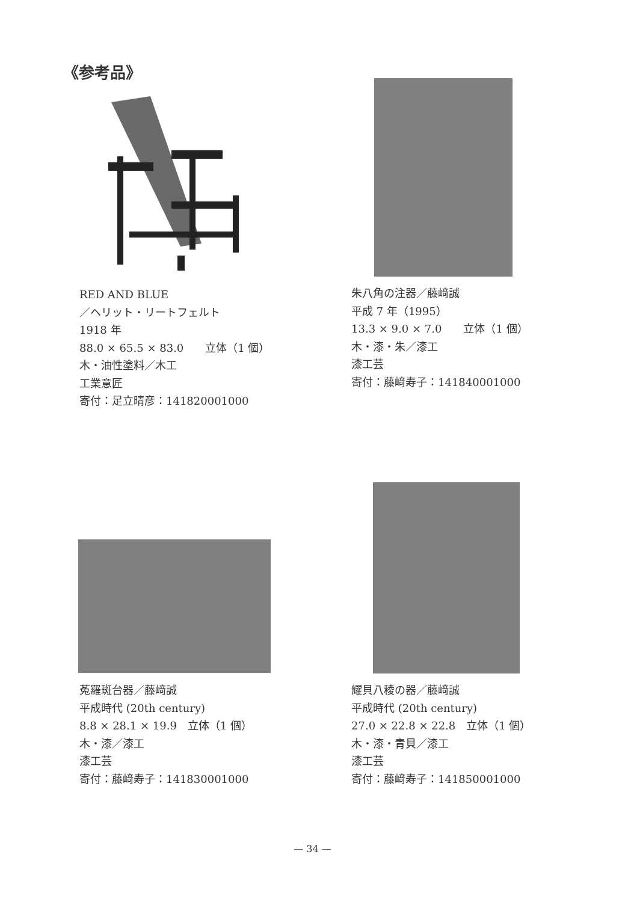《参考品》
RED AND BLUE
／ヘリット・リートフェルト
1918 年
88.0 × 65.5 × 83.0　　立体（1 個）
木・油性塗料／木工
工業意匠
寄付：足立晴彦：141820001000
朱八角の注器／藤﨑誠
平成 7 年（1995）
13.3 × 9.0 × 7.0　　立体（1 個）
木・漆・朱／漆工
漆工芸
寄付：藤﨑寿子：141840001000
菟羅斑台器／藤﨑誠
平成時代 (20th century)
8.8 × 28.1 × 19.9　立体（1 個）
木・漆／漆工
漆工芸
寄付：藤﨑寿子：141830001000
耀貝八稜の器／藤﨑誠
平成時代 (20th century)
27.0 × 22.8 × 22.8　立体（1 個）
木・漆・青貝／漆工
漆工芸
寄付：藤﨑寿子：141850001000
— 34 —